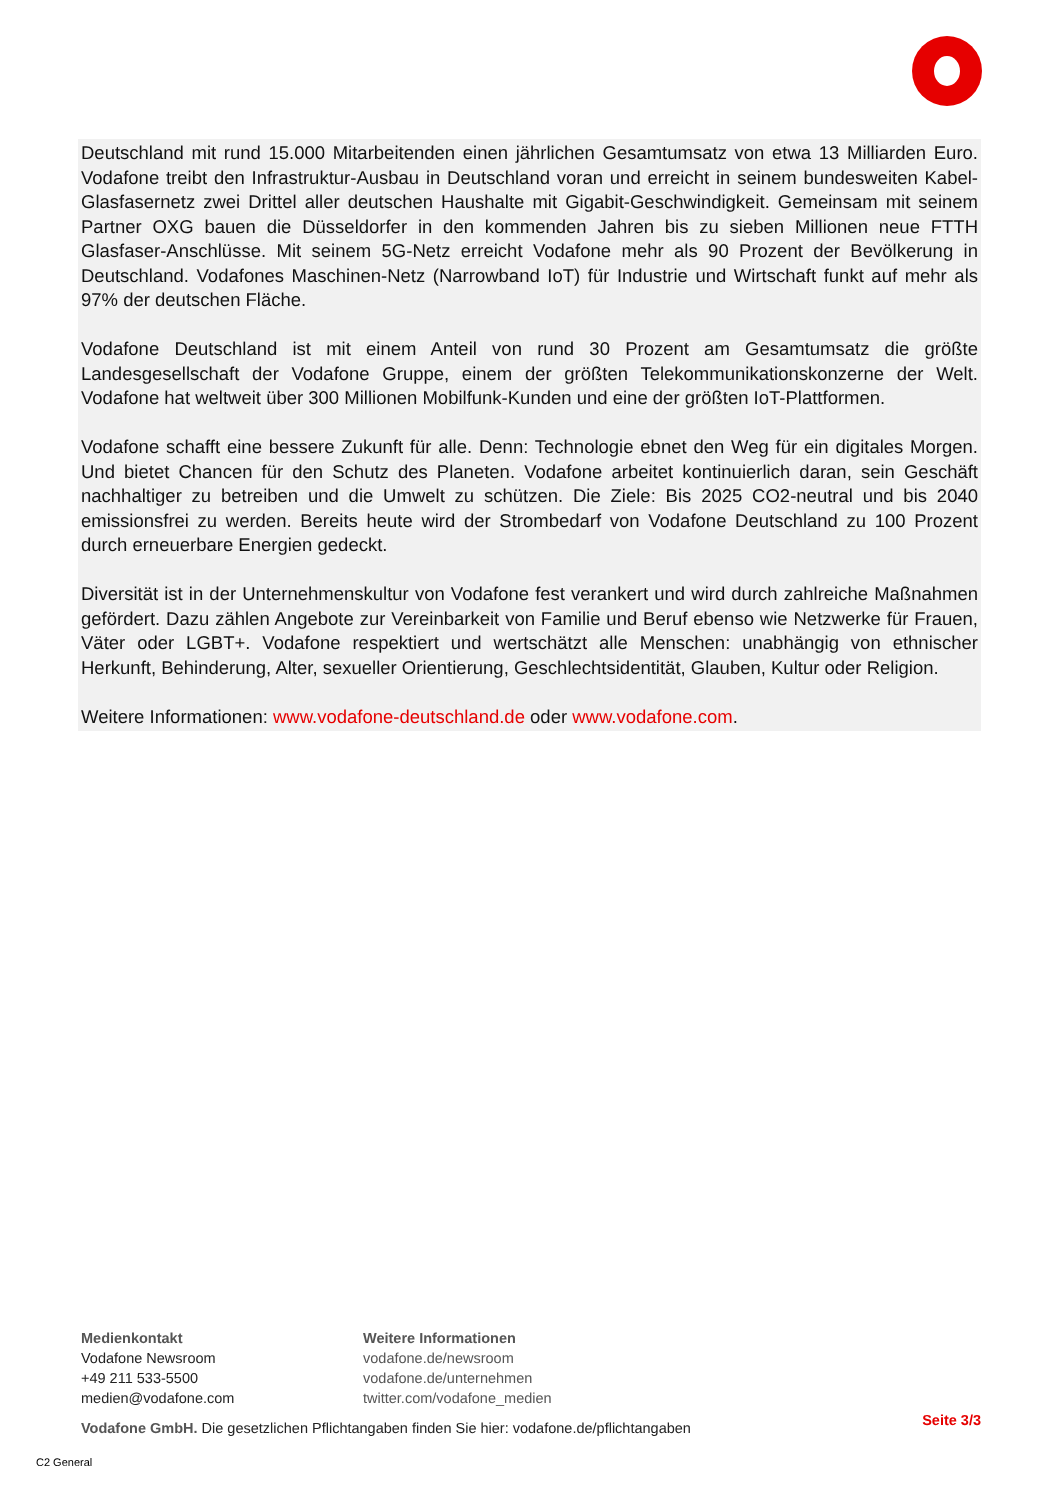Deutschland mit rund 15.000 Mitarbeitenden einen jährlichen Gesamtumsatz von etwa 13 Milliarden Euro. Vodafone treibt den Infrastruktur-Ausbau in Deutschland voran und erreicht in seinem bundesweiten Kabel-Glasfasernetz zwei Drittel aller deutschen Haushalte mit Gigabit-Geschwindigkeit. Gemeinsam mit seinem Partner OXG bauen die Düsseldorfer in den kommenden Jahren bis zu sieben Millionen neue FTTH Glasfaser-Anschlüsse. Mit seinem 5G-Netz erreicht Vodafone mehr als 90 Prozent der Bevölkerung in Deutschland. Vodafones Maschinen-Netz (Narrowband IoT) für Industrie und Wirtschaft funkt auf mehr als 97% der deutschen Fläche.
Vodafone Deutschland ist mit einem Anteil von rund 30 Prozent am Gesamtumsatz die größte Landesgesellschaft der Vodafone Gruppe, einem der größten Telekommunikationskonzerne der Welt. Vodafone hat weltweit über 300 Millionen Mobilfunk-Kunden und eine der größten IoT-Plattformen.
Vodafone schafft eine bessere Zukunft für alle. Denn: Technologie ebnet den Weg für ein digitales Morgen. Und bietet Chancen für den Schutz des Planeten. Vodafone arbeitet kontinuierlich daran, sein Geschäft nachhaltiger zu betreiben und die Umwelt zu schützen. Die Ziele: Bis 2025 CO2-neutral und bis 2040 emissionsfrei zu werden. Bereits heute wird der Strombedarf von Vodafone Deutschland zu 100 Prozent durch erneuerbare Energien gedeckt.
Diversität ist in der Unternehmenskultur von Vodafone fest verankert und wird durch zahlreiche Maßnahmen gefördert. Dazu zählen Angebote zur Vereinbarkeit von Familie und Beruf ebenso wie Netzwerke für Frauen, Väter oder LGBT+. Vodafone respektiert und wertschätzt alle Menschen: unabhängig von ethnischer Herkunft, Behinderung, Alter, sexueller Orientierung, Geschlechtsidentität, Glauben, Kultur oder Religion.
Weitere Informationen: www.vodafone-deutschland.de oder www.vodafone.com.
Medienkontakt
Vodafone Newsroom
+49 211 533-5500
medien@vodafone.com
Weitere Informationen
vodafone.de/newsroom
vodafone.de/unternehmen
twitter.com/vodafone_medien
Vodafone GmbH. Die gesetzlichen Pflichtangaben finden Sie hier: vodafone.de/pflichtangaben
Seite 3/3
C2 General